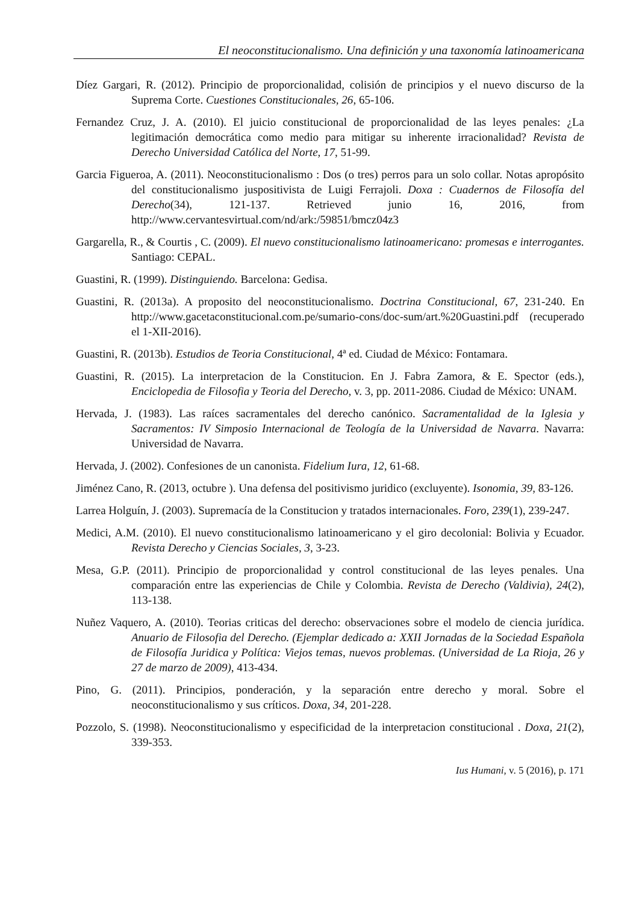El neoconstitucionalismo. Una definición y una taxonomía latinoamericana
Díez Gargari, R. (2012). Principio de proporcionalidad, colisión de principios y el nuevo discurso de la Suprema Corte. Cuestiones Constitucionales, 26, 65-106.
Fernandez Cruz, J. A. (2010). El juicio constitucional de proporcionalidad de las leyes penales: ¿La legitimación democrática como medio para mitigar su inherente irracionalidad? Revista de Derecho Universidad Católica del Norte, 17, 51-99.
Garcia Figueroa, A. (2011). Neoconstitucionalismo : Dos (o tres) perros para un solo collar. Notas apropósito del constitucionalismo juspositivista de Luigi Ferrajoli. Doxa : Cuadernos de Filosofía del Derecho(34), 121-137. Retrieved junio 16, 2016, from http://www.cervantesvirtual.com/nd/ark:/59851/bmcz04z3
Gargarella, R., & Courtis , C. (2009). El nuevo constitucionalismo latinoamericano: promesas e interrogantes. Santiago: CEPAL.
Guastini, R. (1999). Distinguiendo. Barcelona: Gedisa.
Guastini, R. (2013a). A proposito del neoconstitucionalismo. Doctrina Constitucional, 67, 231-240. En http://www.gacetaconstitucional.com.pe/sumario-cons/doc-sum/art.%20Guastini.pdf (recuperado el 1-XII-2016).
Guastini, R. (2013b). Estudios de Teoria Constitucional, 4ª ed. Ciudad de México: Fontamara.
Guastini, R. (2015). La interpretacion de la Constitucion. En J. Fabra Zamora, & E. Spector (eds.), Enciclopedia de Filosofia y Teoria del Derecho, v. 3, pp. 2011-2086. Ciudad de México: UNAM.
Hervada, J. (1983). Las raíces sacramentales del derecho canónico. Sacramentalidad de la Iglesia y Sacramentos: IV Simposio Internacional de Teología de la Universidad de Navarra. Navarra: Universidad de Navarra.
Hervada, J. (2002). Confesiones de un canonista. Fidelium Iura, 12, 61-68.
Jiménez Cano, R. (2013, octubre ). Una defensa del positivismo juridico (excluyente). Isonomia, 39, 83-126.
Larrea Holguín, J. (2003). Supremacía de la Constitucion y tratados internacionales. Foro, 239(1), 239-247.
Medici, A.M. (2010). El nuevo constitucionalismo latinoamericano y el giro decolonial: Bolivia y Ecuador. Revista Derecho y Ciencias Sociales, 3, 3-23.
Mesa, G.P. (2011). Principio de proporcionalidad y control constitucional de las leyes penales. Una comparación entre las experiencias de Chile y Colombia. Revista de Derecho (Valdivia), 24(2), 113-138.
Nuñez Vaquero, A. (2010). Teorias criticas del derecho: observaciones sobre el modelo de ciencia jurídica. Anuario de Filosofia del Derecho. (Ejemplar dedicado a: XXII Jornadas de la Sociedad Española de Filosofía Juridica y Política: Viejos temas, nuevos problemas. (Universidad de La Rioja, 26 y 27 de marzo de 2009), 413-434.
Pino, G. (2011). Principios, ponderación, y la separación entre derecho y moral. Sobre el neoconstitucionalismo y sus críticos. Doxa, 34, 201-228.
Pozzolo, S. (1998). Neoconstitucionalismo y especificidad de la interpretacion constitucional . Doxa, 21(2), 339-353.
Ius Humani, v. 5 (2016), p. 171